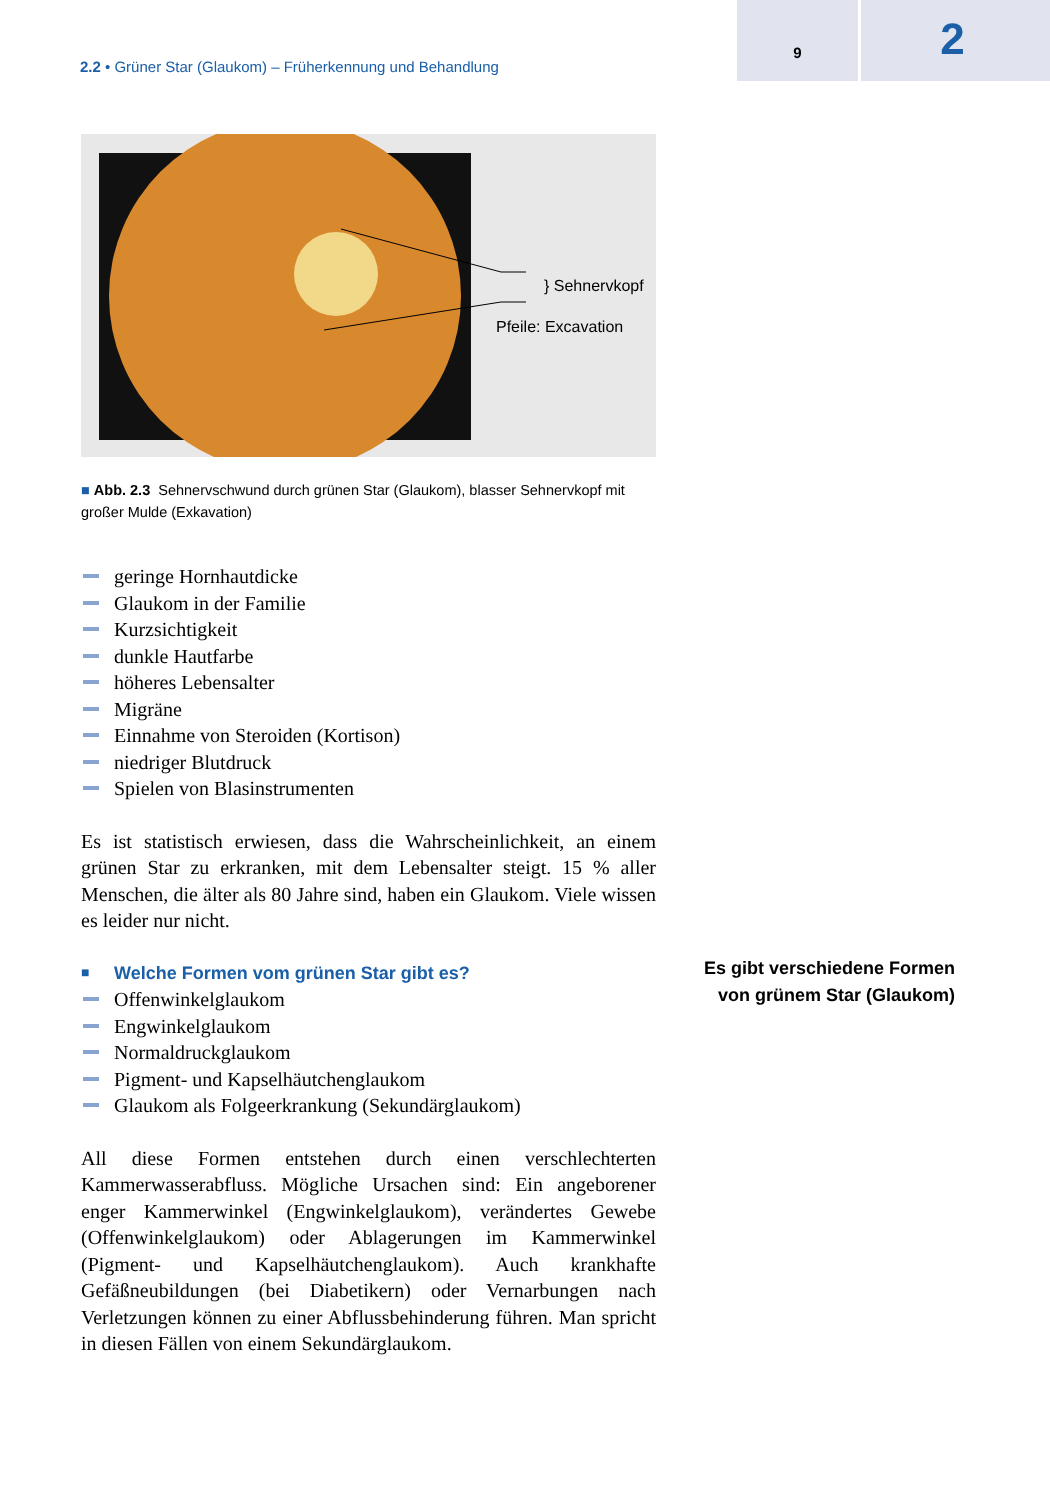2.2 • Grüner Star (Glaukom) – Früherkennung und Behandlung
9
2
} Sehnervkopf
Pfeile: Excavation
■ Abb. 2.3 Sehnervschwund durch grünen Star (Glaukom), blasser Sehnervkopf mit großer Mulde (Exkavation)
geringe Hornhautdicke
Glaukom in der Familie
Kurzsichtigkeit
dunkle Hautfarbe
höheres Lebensalter
Migräne
Einnahme von Steroiden (Kortison)
niedriger Blutdruck
Spielen von Blasinstrumenten
Es ist statistisch erwiesen, dass die Wahrscheinlichkeit, an einem grünen Star zu erkranken, mit dem Lebensalter steigt. 15 % aller Menschen, die älter als 80 Jahre sind, haben ein Glaukom. Viele wissen es leider nur nicht.
■ Welche Formen vom grünen Star gibt es?
Offenwinkelglaukom
Engwinkelglaukom
Normaldruckglaukom
Pigment- und Kapselhäutchenglaukom
Glaukom als Folgeerkrankung (Sekundärglaukom)
All diese Formen entstehen durch einen verschlechterten Kammerwasserabfluss. Mögliche Ursachen sind: Ein angeborener enger Kammerwinkel (Engwinkelglaukom), verändertes Gewebe (Offenwinkelglaukom) oder Ablagerungen im Kammerwinkel (Pigment- und Kapselhäutchenglaukom). Auch krankhafte Gefäßneubildungen (bei Diabetikern) oder Vernarbungen nach Verletzungen können zu einer Abflussbehinderung führen. Man spricht in diesen Fällen von einem Sekundärglaukom.
Es gibt verschiedene Formen von grünem Star (Glaukom)